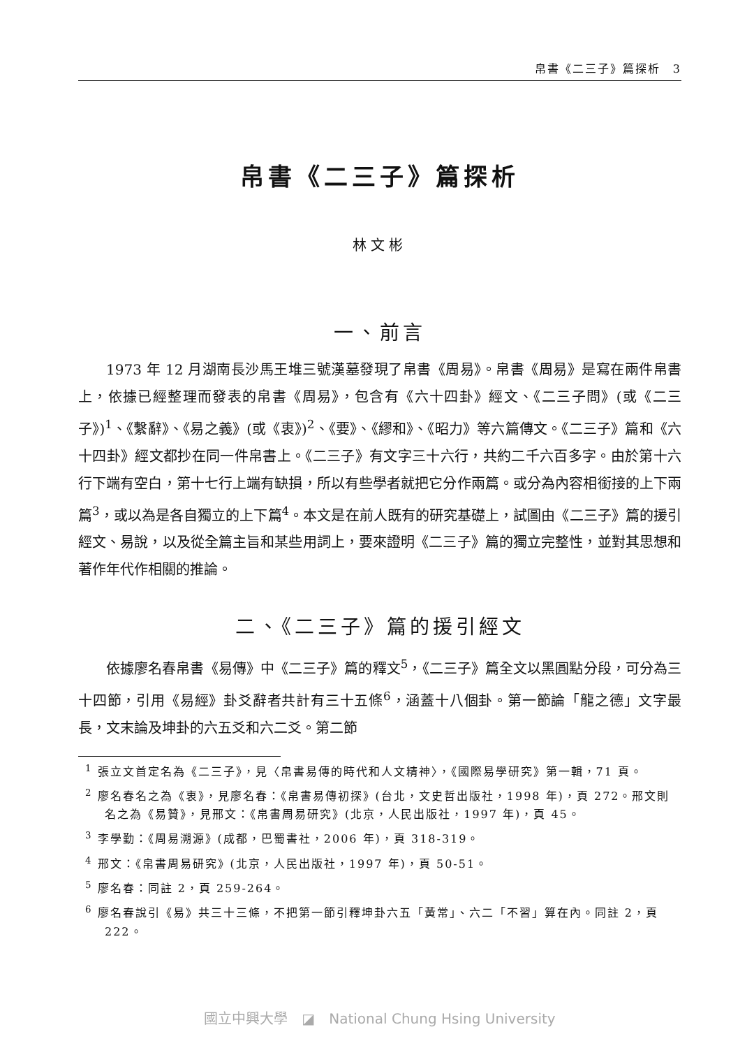帛書《二三子》篇探析　3
帛書《二三子》篇探析
林文彬
一、前言
1973 年 12 月湖南長沙馬王堆三號漢墓發現了帛書《周易》。帛書《周易》是寫在兩件帛書上，依據已經整理而發表的帛書《周易》，包含有《六十四卦》經文、《二三子問》(或《二三子》)<sup>1</sup>、《繫辭》、《易之義》(或《衷》)<sup>2</sup>、《要》、《繆和》、《昭力》等六篇傳文。《二三子》篇和《六十四卦》經文都抄在同一件帛書上。《二三子》有文字三十六行，共約二千六百多字。由於第十六行下端有空白，第十七行上端有缺損，所以有些學者就把它分作兩篇。或分為內容相銜接的上下兩篇<sup>3</sup>，或以為是各自獨立的上下篇<sup>4</sup>。本文是在前人既有的研究基礎上，試圖由《二三子》篇的援引經文、易說，以及從全篇主旨和某些用詞上，要來證明《二三子》篇的獨立完整性，並對其思想和著作年代作相關的推論。
二、《二三子》篇的援引經文
依據廖名春帛書《易傳》中《二三子》篇的釋文<sup>5</sup>，《二三子》篇全文以黑圓點分段，可分為三十四節，引用《易經》卦爻辭者共計有三十五條<sup>6</sup>，涵蓋十八個卦。第一節論「龍之德」文字最長，文末論及坤卦的六五爻和六二爻。第二節
<sup>1</sup> 張立文首定名為《二三子》，見〈帛書易傳的時代和人文精神〉，《國際易學研究》第一輯，71 頁。
<sup>2</sup> 廖名春名之為《衷》，見廖名春：《帛書易傳初探》(台北，文史哲出版社，1998 年)，頁 272。邢文則名之為《易贊》，見邢文：《帛書周易研究》(北京，人民出版社，1997 年)，頁 45。
<sup>3</sup> 李學勤：《周易溯源》(成都，巴蜀書社，2006 年)，頁 318-319。
<sup>4</sup> 邢文：《帛書周易研究》(北京，人民出版社，1997 年)，頁 50-51。
<sup>5</sup> 廖名春：同註 2，頁 259-264。
<sup>6</sup> 廖名春說引《易》共三十三條，不把第一節引釋坤卦六五「黃常」、六二「不習」算在內。同註 2，頁 222。
國立中興大學　◪　National Chung Hsing University